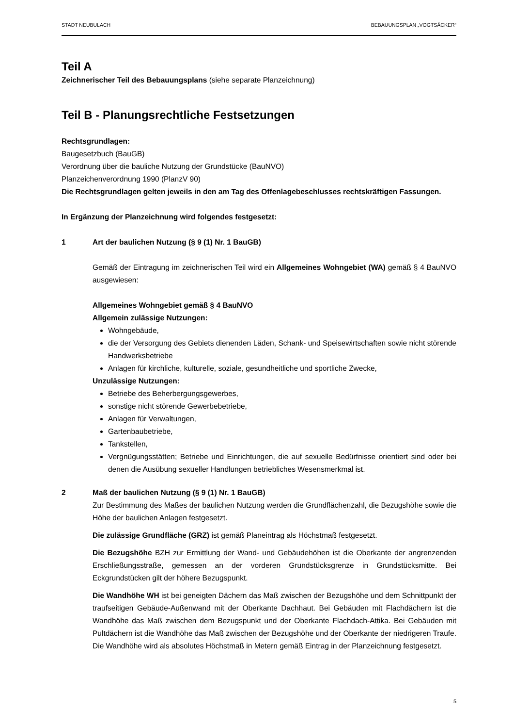STADT NEUBULACH BEBAUUNGSPLAN „VOGTSÄCKER“
Teil A
Zeichnerischer Teil des Bebauungsplans (siehe separate Planzeichnung)
Teil B - Planungsrechtliche Festsetzungen
Rechtsgrundlagen:
Baugesetzbuch (BauGB)
Verordnung über die bauliche Nutzung der Grundstücke (BauNVO)
Planzeichenverordnung 1990 (PlanzV 90)
Die Rechtsgrundlagen gelten jeweils in den am Tag des Offenlagebeschlusses rechtskräftigen Fassungen.
In Ergänzung der Planzeichnung wird folgendes festgesetzt:
1 Art der baulichen Nutzung (§ 9 (1) Nr. 1 BauGB)
Gemäß der Eintragung im zeichnerischen Teil wird ein Allgemeines Wohngebiet (WA) gemäß § 4 BauNVO ausgewiesen:
Allgemeines Wohngebiet gemäß § 4 BauNVO
Allgemein zulässige Nutzungen:
Wohngebäude,
die der Versorgung des Gebiets dienenden Läden, Schank- und Speisewirtschaften sowie nicht störende Handwerksbetriebe
Anlagen für kirchliche, kulturelle, soziale, gesundheitliche und sportliche Zwecke,
Unzulässige Nutzungen:
Betriebe des Beherbergungsgewerbes,
sonstige nicht störende Gewerbebetriebe,
Anlagen für Verwaltungen,
Gartenbaubetriebe,
Tankstellen,
Vergnügungsstätten; Betriebe und Einrichtungen, die auf sexuelle Bedürfnisse orientiert sind oder bei denen die Ausübung sexueller Handlungen betriebliches Wesensmerkmal ist.
2 Maß der baulichen Nutzung (§ 9 (1) Nr. 1 BauGB)
Zur Bestimmung des Maßes der baulichen Nutzung werden die Grundflächenzahl, die Bezugshöhe sowie die Höhe der baulichen Anlagen festgesetzt.
Die zulässige Grundfläche (GRZ) ist gemäß Planeintrag als Höchstmaß festgesetzt.
Die Bezugshöhe BZH zur Ermittlung der Wand- und Gebäudehöhen ist die Oberkante der angrenzenden Erschließungsstraße, gemessen an der vorderen Grundstücksgrenze in Grundstücksmitte. Bei Eckgrundstücken gilt der höhere Bezugspunkt.
Die Wandhöhe WH ist bei geneigten Dächern das Maß zwischen der Bezugshöhe und dem Schnittpunkt der traufseitigen Gebäude-Außenwand mit der Oberkante Dachhaut. Bei Gebäuden mit Flachdächern ist die Wandhöhe das Maß zwischen dem Bezugspunkt und der Oberkante Flachdach-Attika. Bei Gebäuden mit Pultdächern ist die Wandhöhe das Maß zwischen der Bezugshöhe und der Oberkante der niedrigeren Traufe. Die Wandhöhe wird als absolutes Höchstmaß in Metern gemäß Eintrag in der Planzeichnung festgesetzt.
5